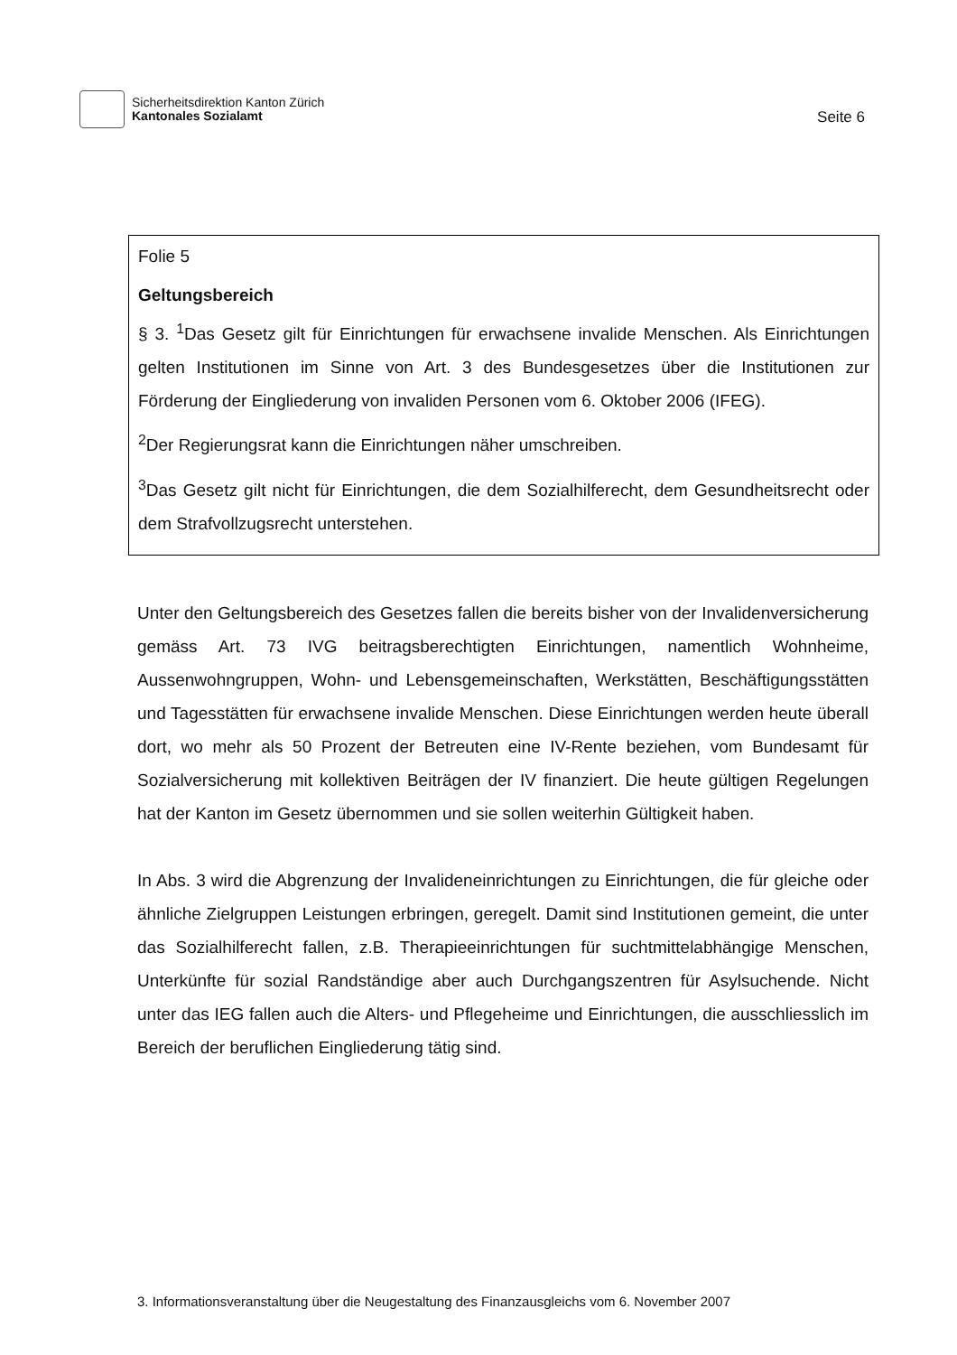Sicherheitsdirektion Kanton Zürich
Kantonales Sozialamt
Seite 6
Folie 5
Geltungsbereich
§ 3. <sup>1</sup>Das Gesetz gilt für Einrichtungen für erwachsene invalide Menschen. Als Einrichtungen gelten Institutionen im Sinne von Art. 3 des Bundesgesetzes über die Institutionen zur Förderung der Eingliederung von invaliden Personen vom 6. Oktober 2006 (IFEG).
<sup>2</sup> Der Regierungsrat kann die Einrichtungen näher umschreiben.
<sup>3</sup> Das Gesetz gilt nicht für Einrichtungen, die dem Sozialhilferecht, dem Gesundheitsrecht oder dem Strafvollzugsrecht unterstehen.
Unter den Geltungsbereich des Gesetzes fallen die bereits bisher von der Invalidenversicherung gemäss Art. 73 IVG beitragsberechtigten Einrichtungen, namentlich Wohnheime, Aussenwohngruppen, Wohn- und Lebensgemeinschaften, Werkstätten, Beschäftigungsstätten und Tagesstätten für erwachsene invalide Menschen. Diese Einrichtungen werden heute überall dort, wo mehr als 50 Prozent der Betreuten eine IV-Rente beziehen, vom Bundesamt für Sozialversicherung mit kollektiven Beiträgen der IV finanziert. Die heute gültigen Regelungen hat der Kanton im Gesetz übernommen und sie sollen weiterhin Gültigkeit haben.
In Abs. 3 wird die Abgrenzung der Invalideneinrichtungen zu Einrichtungen, die für gleiche oder ähnliche Zielgruppen Leistungen erbringen, geregelt. Damit sind Institutionen gemeint, die unter das Sozialhilferecht fallen, z.B. Therapieeinrichtungen für suchtmittelabhängige Menschen, Unterkünfte für sozial Randständige aber auch Durchgangszentren für Asylsuchende. Nicht unter das IEG fallen auch die Alters- und Pflegeheime und Einrichtungen, die ausschliesslich im Bereich der beruflichen Eingliederung tätig sind.
3. Informationsveranstaltung über die Neugestaltung des Finanzausgleichs vom 6. November 2007